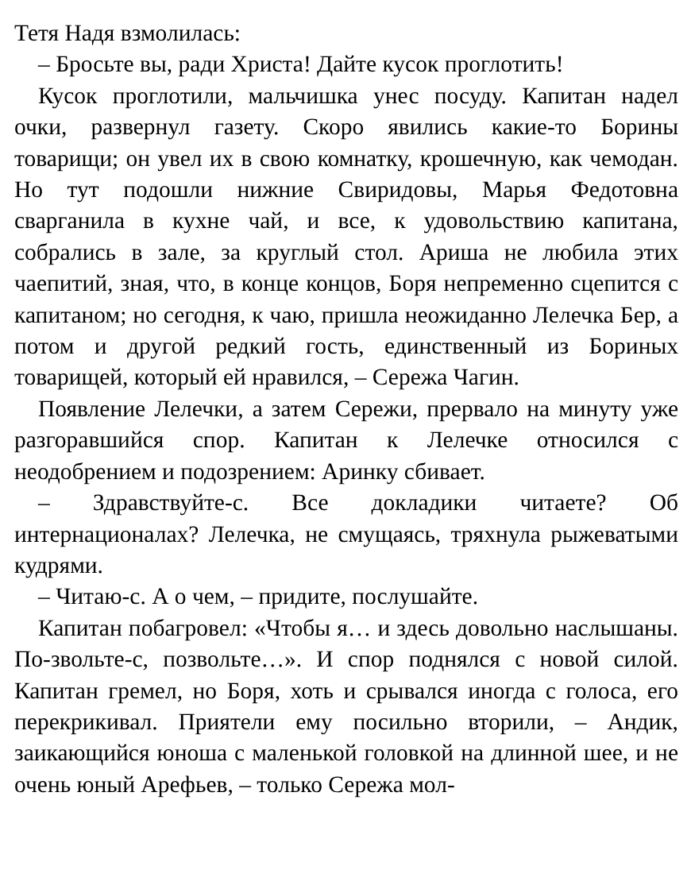Тетя Надя взмолилась:
– Бросьте вы, ради Христа! Дайте кусок проглотить!
Кусок проглотили, мальчишка унес посуду. Капитан надел очки, развернул газету. Скоро явились какие-то Борины товарищи; он увел их в свою комнатку, крошечную, как чемодан. Но тут подошли нижние Свиридовы, Марья Федотовна сварганила в кухне чай, и все, к удовольствию капитана, собрались в зале, за круглый стол. Ариша не любила этих чаепитий, зная, что, в конце концов, Боря непременно сцепится с капитаном; но сегодня, к чаю, пришла неожиданно Лелечка Бер, а потом и другой редкий гость, единственный из Бориных товарищей, который ей нравился, – Сережа Чагин.
Появление Лелечки, а затем Сережи, прервало на минуту уже разгоравшийся спор. Капитан к Лелечке относился с неодобрением и подозрением: Аринку сбивает.
– Здравствуйте-с. Все докладики читаете? Об интернационалах? Лелечка, не смущаясь, тряхнула рыжеватыми кудрями.
– Читаю-с. А о чем, – придите, послушайте.
Капитан побагровел: «Чтобы я… и здесь довольно наслышаны. По-звольте-с, позвольте…». И спор поднялся с новой силой. Капитан гремел, но Боря, хоть и срывался иногда с голоса, его перекрикивал. Приятели ему посильно вторили, – Андик, заикающийся юноша с маленькой головкой на длинной шее, и не очень юный Арефьев, – только Сережа мол-